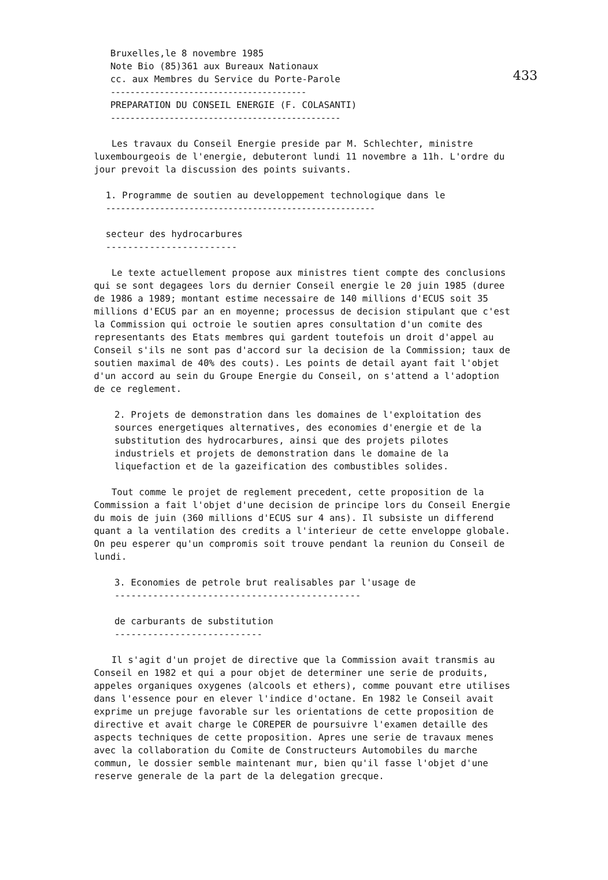433
Bruxelles,le 8 novembre 1985
Note Bio (85)361 aux Bureaux Nationaux
cc. aux Membres du Service du Porte-Parole
----------------------------------------
PREPARATION DU CONSEIL ENERGIE (F. COLASANTI)
-----------------------------------------------
Les travaux du Conseil Energie preside par M. Schlechter, ministre luxembourgeois de l'energie, debuteront lundi 11 novembre a 11h. L'ordre du jour prevoit la discussion des points suivants.
1. Programme de soutien au developpement technologique dans le
-------------------------------------------------------
secteur des hydrocarbures
------------------------
Le texte actuellement propose aux ministres tient compte des conclusions qui se sont degagees lors du dernier Conseil energie le 20 juin 1985 (duree de 1986 a 1989; montant estime necessaire de 140 millions d'ECUS soit 35 millions d'ECUS par an en moyenne; processus de decision stipulant que c'est la Commission qui octroie le soutien apres consultation d'un comite des representants des Etats membres qui gardent toutefois un droit d'appel au Conseil s'ils ne sont pas d'accord sur la decision de la Commission; taux de soutien maximal de 40% des couts). Les points de detail ayant fait l'objet d'un accord au sein du Groupe Energie du Conseil, on s'attend a l'adoption de ce reglement.
2. Projets de demonstration dans les domaines de l'exploitation des sources energetiques alternatives, des economies d'energie et de la substitution des hydrocarbures, ainsi que des projets pilotes industriels et projets de demonstration dans le domaine de la liquefaction et de la gazeification des combustibles solides.
Tout comme le projet de reglement precedent, cette proposition de la Commission a fait l'objet d'une decision de principe lors du Conseil Energie du mois de juin (360 millions d'ECUS sur 4 ans). Il subsiste un differend quant a la ventilation des credits a l'interieur de cette enveloppe globale. On peu esperer qu'un compromis soit trouve pendant la reunion du Conseil de lundi.
3. Economies de petrole brut realisables par l'usage de
---------------------------------------------
de carburants de substitution
---------------------------
Il s'agit d'un projet de directive que la Commission avait transmis au Conseil en 1982 et qui a pour objet de determiner une serie de produits, appeles organiques oxygenes (alcools et ethers), comme pouvant etre utilises dans l'essence pour en elever l'indice d'octane. En 1982 le Conseil avait exprime un prejuge favorable sur les orientations de cette proposition de directive et avait charge le COREPER de poursuivre l'examen detaille des aspects techniques de cette proposition. Apres une serie de travaux menes avec la collaboration du Comite de Constructeurs Automobiles du marche commun, le dossier semble maintenant mur, bien qu'il fasse l'objet d'une reserve generale de la part de la delegation grecque.